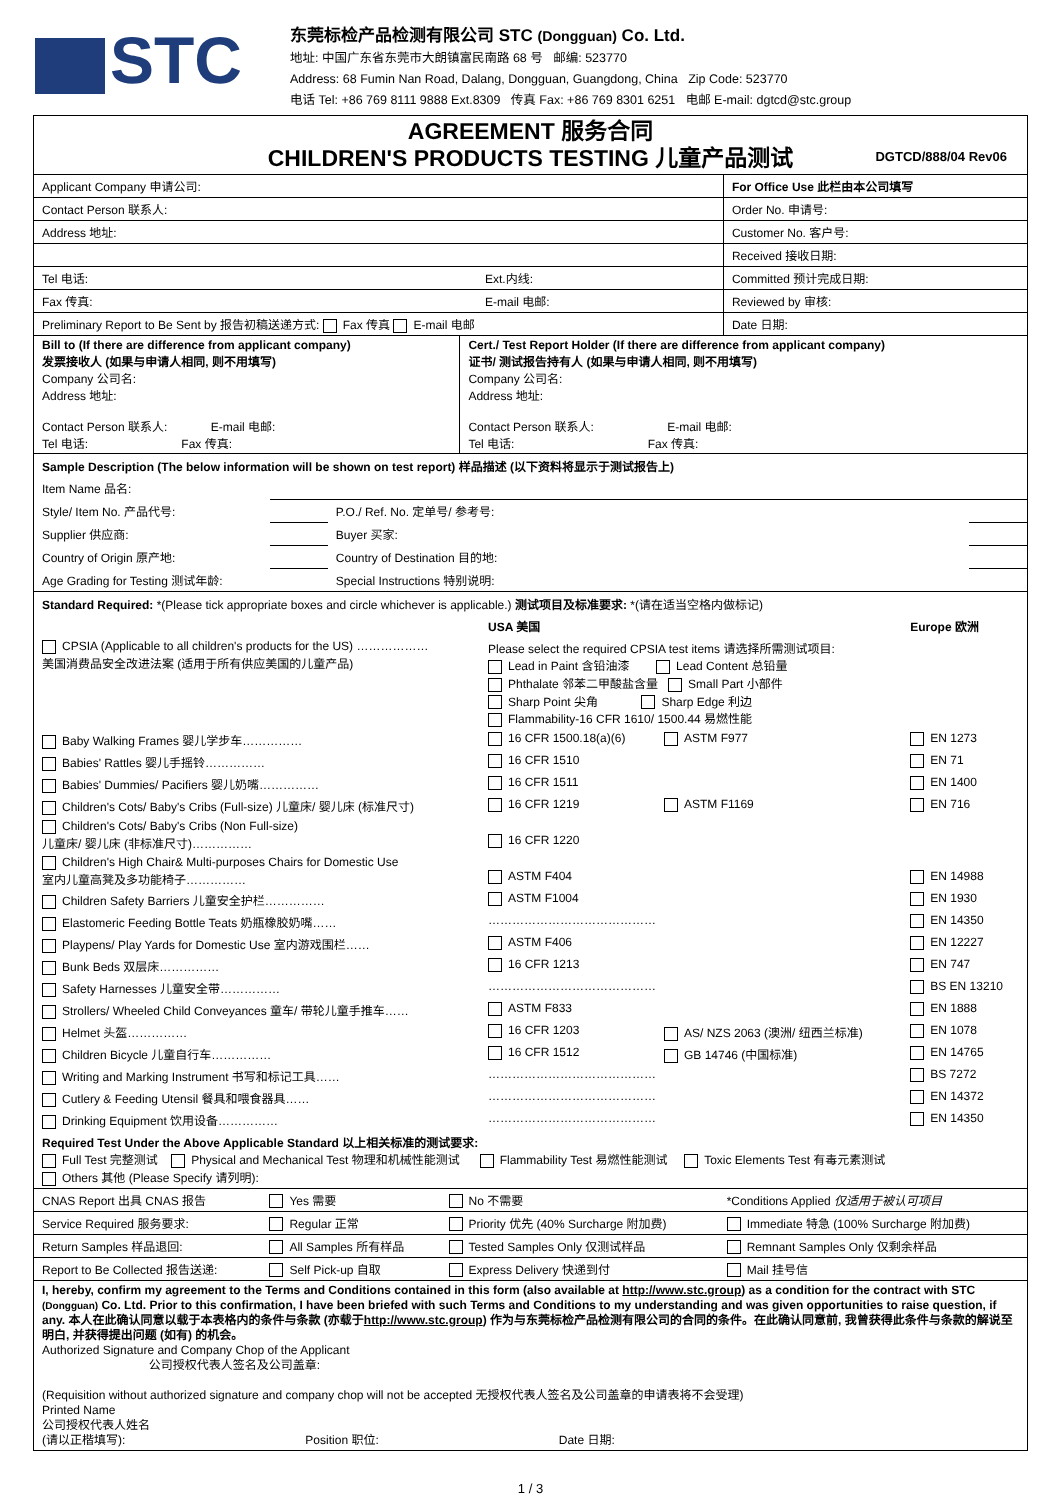STC
东莞标检产品检测有限公司 STC (Dongguan) Co. Ltd.
地址: 中国广东省东莞市大朗镇富民南路 68 号 邮编: 523770
Address: 68 Fumin Nan Road, Dalang, Dongguan, Guangdong, China Zip Code: 523770
电话 Tel: +86 769 8111 9888 Ext.8309 传真 Fax: +86 769 8301 6251 电邮 E-mail: dgtcd@stc.group
AGREEMENT 服务合同
CHILDREN'S PRODUCTS TESTING 儿童产品测试
DGTCD/888/04 Rev06
| Applicant Company 申请公司: | | | For Office Use 此栏由本公司填写 |
| Contact Person 联系人: | | | Order No. 申请号: |
| Address 地址: | | | Customer No. 客户号: |
| | | | Received 接收日期: |
| Tel 电话: | Ext.内线: | | Committed 预计完成日期: |
| Fax 传真: | E-mail 电邮: | | Reviewed by 审核: |
| Preliminary Report to Be Sent by 报告初稿送递方式: Fax 传真 E-mail 电邮 | | | Date 日期: |
| Bill to (If there are difference from applicant company) 发票接收人 (如果与申请人相同, 则不用填写) Company 公司名: Address 地址: Contact Person 联系人: E-mail 电邮: Tel 电话: Fax 传真: | Cert./ Test Report Holder (If there are difference from applicant company) 证书/ 测试报告持有人 (如果与申请人相同, 则不用填写) Company 公司名: Address 地址: Contact Person 联系人: E-mail 电邮: Tel 电话: Fax 传真: |
Sample Description (The below information will be shown on test report) 样品描述 (以下资料将显示于测试报告上)
| Item Name 品名: | | | |
| Style/ Item No. 产品代号: | | P.O./ Ref. No. 定单号/ 参考号: | |
| Supplier 供应商: | | Buyer 买家: | |
| Country of Origin 原产地: | | Country of Destination 目的地: | |
| Age Grading for Testing 测试年龄: | | Special Instructions 特别说明: | |
Standard Required: *(Please tick appropriate boxes and circle whichever is applicable.) 测试项目及标准要求: *(请在适当空格内做标记)
| | USA 美国 | | Europe 欧洲 |
| CPSIA (Applicable to all children's products for the US) ……………… 美国消费品安全改进法案 (适用于所有供应美国的儿童产品) | Please select the required CPSIA test items 请选择所需测试项目: Lead in Paint 含铅油漆 Lead Content 总铅量 Phthalate 邻苯二甲酸盐含量 Small Part 小部件 Sharp Point 尖角 Sharp Edge 利边 Flammability-16 CFR 1610/ 1500.44 易燃性能 | | |
| Baby Walking Frames 婴儿学步车…………… | 16 CFR 1500.18(a)(6) | ASTM F977 | EN 1273 |
| Babies' Rattles 婴儿手摇铃…………… | 16 CFR 1510 | | EN 71 |
| Babies' Dummies/ Pacifiers 婴儿奶嘴…………… | 16 CFR 1511 | | EN 1400 |
| Children's Cots/ Baby's Cribs (Full-size) 儿童床/ 婴儿床 (标准尺寸) | 16 CFR 1219 | ASTM F1169 | EN 716 |
| Children's Cots/ Baby's Cribs (Non Full-size) 儿童床/ 婴儿床 (非标准尺寸)…………… | 16 CFR 1220 | | |
| Children's High Chair& Multi-purposes Chairs for Domestic Use 室内儿童高凳及多功能椅子…………… | ASTM F404 | | EN 14988 |
| Children Safety Barriers 儿童安全护栏…………… | ASTM F1004 | | EN 1930 |
| Elastomeric Feeding Bottle Teats 奶瓶橡胶奶嘴…… | …………………………………… | | EN 14350 |
| Playpens/ Play Yards for Domestic Use 室内游戏围栏…… | ASTM F406 | | EN 12227 |
| Bunk Beds 双层床…………… | 16 CFR 1213 | | EN 747 |
| Safety Harnesses 儿童安全带…………… | …………………………………… | | BS EN 13210 |
| Strollers/ Wheeled Child Conveyances 童车/ 带轮儿童手推车…… | ASTM F833 | | EN 1888 |
| Helmet 头盔…………… | 16 CFR 1203 | AS/ NZS 2063 (澳洲/ 纽西兰标准) | EN 1078 |
| Children Bicycle 儿童自行车…………… | 16 CFR 1512 | GB 14746 (中国标准) | EN 14765 |
| Writing and Marking Instrument 书写和标记工具…… | …………………………………… | | BS 7272 |
| Cutlery & Feeding Utensil 餐具和喂食器具…… | …………………………………… | | EN 14372 |
| Drinking Equipment 饮用设备…………… | …………………………………… | | EN 14350 |
Required Test Under the Above Applicable Standard 以上相关标准的测试要求:
Full Test 完整测试 Physical and Mechanical Test 物理和机械性能测试 Flammability Test 易燃性能测试 Toxic Elements Test 有毒元素测试
Others 其他 (Please Specify 请列明):
| CNAS Report 出具 CNAS 报告 | Yes 需要 | No 不需要 | *Conditions Applied 仅适用于被认可项目 |
| Service Required 服务要求: | Regular 正常 | Priority 优先 (40% Surcharge 附加费) | Immediate 特急 (100% Surcharge 附加费) |
| Return Samples 样品退回: | All Samples 所有样品 | Tested Samples Only 仅测试样品 | Remnant Samples Only 仅剩余样品 |
| Report to Be Collected 报告送递: | Self Pick-up 自取 | Express Delivery 快递到付 | Mail 挂号信 |
I, hereby, confirm my agreement to the Terms and Conditions contained in this form (also available at http://www.stc.group) as a condition for the contract with STC (Dongguan) Co. Ltd. Prior to this confirmation, I have been briefed with such Terms and Conditions to my understanding and was given opportunities to raise question, if any. 本人在此确认同意以载于本表格内的条件与条款 (亦载于http://www.stc.group) 作为与东莞标检产品检测有限公司的合同的条件。在此确认同意前, 我曾获得此条件与条款的解说至明白, 并获得提出问题 (如有) 的机会。
Authorized Signature and Company Chop of the Applicant
公司授权代表人签名及公司盖章:
(Requisition without authorized signature and company chop will not be accepted 无授权代表人签名及公司盖章的申请表将不会受理)
Printed Name
公司授权代表人姓名
(请以正楷填写): Position 职位: Date 日期:
1 / 3